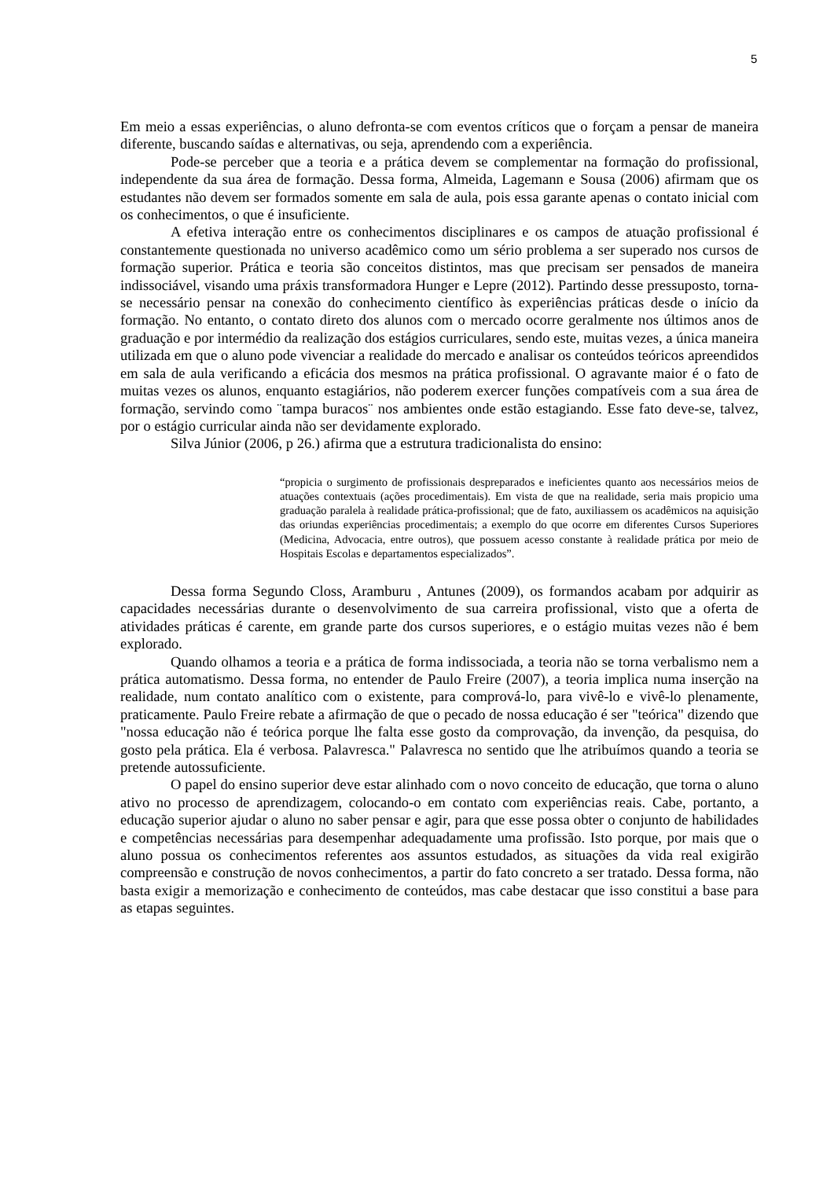5
Em meio a essas experiências, o aluno defronta-se com eventos críticos que o forçam a pensar de maneira diferente, buscando saídas e alternativas, ou seja, aprendendo com a experiência.
Pode-se perceber que a teoria e a prática devem se complementar na formação do profissional, independente da sua área de formação. Dessa forma, Almeida, Lagemann e Sousa (2006) afirmam que os estudantes não devem ser formados somente em sala de aula, pois essa garante apenas o contato inicial com os conhecimentos, o que é insuficiente.
A efetiva interação entre os conhecimentos disciplinares e os campos de atuação profissional é constantemente questionada no universo acadêmico como um sério problema a ser superado nos cursos de formação superior. Prática e teoria são conceitos distintos, mas que precisam ser pensados de maneira indissociável, visando uma práxis transformadora Hunger e Lepre (2012). Partindo desse pressuposto, torna-se necessário pensar na conexão do conhecimento científico às experiências práticas desde o início da formação. No entanto, o contato direto dos alunos com o mercado ocorre geralmente nos últimos anos de graduação e por intermédio da realização dos estágios curriculares, sendo este, muitas vezes, a única maneira utilizada em que o aluno pode vivenciar a realidade do mercado e analisar os conteúdos teóricos apreendidos em sala de aula verificando a eficácia dos mesmos na prática profissional. O agravante maior é o fato de muitas vezes os alunos, enquanto estagiários, não poderem exercer funções compatíveis com a sua área de formação, servindo como ¨tampa buracos¨ nos ambientes onde estão estagiando. Esse fato deve-se, talvez, por o estágio curricular ainda não ser devidamente explorado.
Silva Júnior (2006, p 26.) afirma que a estrutura tradicionalista do ensino:
“propicia o surgimento de profissionais despreparados e ineficientes quanto aos necessários meios de atuações contextuais (ações procedimentais). Em vista de que na realidade, seria mais propicio uma graduação paralela à realidade prática-profissional; que de fato, auxiliassem os acadêmicos na aquisição das oriundas experiências procedimentais; a exemplo do que ocorre em diferentes Cursos Superiores (Medicina, Advocacia, entre outros), que possuem acesso constante à realidade prática por meio de Hospitais Escolas e departamentos especializados”.
Dessa forma Segundo Closs, Aramburu , Antunes (2009), os formandos acabam por adquirir as capacidades necessárias durante o desenvolvimento de sua carreira profissional, visto que a oferta de atividades práticas é carente, em grande parte dos cursos superiores, e o estágio muitas vezes não é bem explorado.
Quando olhamos a teoria e a prática de forma indissociada, a teoria não se torna verbalismo nem a prática automatismo. Dessa forma, no entender de Paulo Freire (2007), a teoria implica numa inserção na realidade, num contato analítico com o existente, para comprová-lo, para vivê-lo e vivê-lo plenamente, praticamente. Paulo Freire rebate a afirmação de que o pecado de nossa educação é ser "teórica" dizendo que "nossa educação não é teórica porque lhe falta esse gosto da comprovação, da invenção, da pesquisa, do gosto pela prática. Ela é verbosa. Palavresca." Palavresca no sentido que lhe atribuímos quando a teoria se pretende autossuficiente.
O papel do ensino superior deve estar alinhado com o novo conceito de educação, que torna o aluno ativo no processo de aprendizagem, colocando-o em contato com experiências reais. Cabe, portanto, a educação superior ajudar o aluno no saber pensar e agir, para que esse possa obter o conjunto de habilidades e competências necessárias para desempenhar adequadamente uma profissão. Isto porque, por mais que o aluno possua os conhecimentos referentes aos assuntos estudados, as situações da vida real exigirão compreensão e construção de novos conhecimentos, a partir do fato concreto a ser tratado. Dessa forma, não basta exigir a memorização e conhecimento de conteúdos, mas cabe destacar que isso constitui a base para as etapas seguintes.